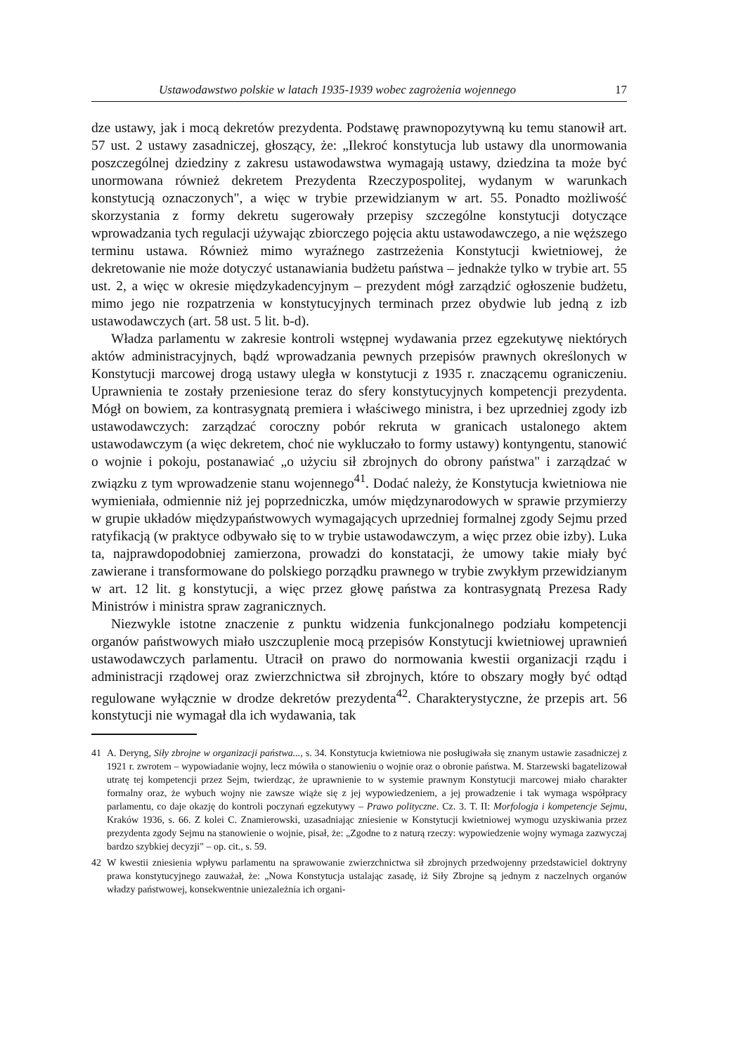Ustawodawstwo polskie w latach 1935-1939 wobec zagrożenia wojennego 17
dze ustawy, jak i mocą dekretów prezydenta. Podstawę prawnopozytywną ku temu stanowił art. 57 ust. 2 ustawy zasadniczej, głoszący, że: „Ilekroć konstytucja lub ustawy dla unormowania poszczególnej dziedziny z zakresu ustawodawstwa wymagają ustawy, dziedzina ta może być unormowana również dekretem Prezydenta Rzeczypospolitej, wydanym w warunkach konstytucją oznaczonych", a więc w trybie przewidzianym w art. 55. Ponadto możliwość skorzystania z formy dekretu sugerowały przepisy szczególne konstytucji dotyczące wprowadzania tych regulacji używając zbiorczego pojęcia aktu ustawodawczego, a nie węższego terminu ustawa. Również mimo wyraźnego zastrzeżenia Konstytucji kwietniowej, że dekretowanie nie może dotyczyć ustanawiania budżetu państwa – jednakże tylko w trybie art. 55 ust. 2, a więc w okresie międzykadencyjnym – prezydent mógł zarządzić ogłoszenie budżetu, mimo jego nie rozpatrzenia w konstytucyjnych terminach przez obydwie lub jedną z izb ustawodawczych (art. 58 ust. 5 lit. b-d).
Władza parlamentu w zakresie kontroli wstępnej wydawania przez egzekutywę niektórych aktów administracyjnych, bądź wprowadzania pewnych przepisów prawnych określonych w Konstytucji marcowej drogą ustawy uległa w konstytucji z 1935 r. znaczącemu ograniczeniu. Uprawnienia te zostały przeniesione teraz do sfery konstytucyjnych kompetencji prezydenta. Mógł on bowiem, za kontrasygnatą premiera i właściwego ministra, i bez uprzedniej zgody izb ustawodawczych: zarządzać coroczny pobór rekruta w granicach ustalonego aktem ustawodawczym (a więc dekretem, choć nie wykluczało to formy ustawy) kontyngentu, stanowić o wojnie i pokoju, postanawiać „o użyciu sił zbrojnych do obrony państwa" i zarządzać w związku z tym wprowadzenie stanu wojennego<sup>41</sup>. Dodać należy, że Konstytucja kwietniowa nie wymieniała, odmiennie niż jej poprzedniczka, umów międzynarodowych w sprawie przymierzy w grupie układów międzypaństwowych wymagających uprzedniej formalnej zgody Sejmu przed ratyfikacją (w praktyce odbywało się to w trybie ustawodawczym, a więc przez obie izby). Luka ta, najprawdopodobniej zamierzona, prowadzi do konstatacji, że umowy takie miały być zawierane i transformowane do polskiego porządku prawnego w trybie zwykłym przewidzianym w art. 12 lit. g konstytucji, a więc przez głowę państwa za kontrasygnatą Prezesa Rady Ministrów i ministra spraw zagranicznych.
Niezwykle istotne znaczenie z punktu widzenia funkcjonalnego podziału kompetencji organów państwowych miało uszczuplenie mocą przepisów Konstytucji kwietniowej uprawnień ustawodawczych parlamentu. Utracił on prawo do normowania kwestii organizacji rządu i administracji rządowej oraz zwierzchnictwa sił zbrojnych, które to obszary mogły być odtąd regulowane wyłącznie w drodze dekretów prezydenta<sup>42</sup>. Charakterystyczne, że przepis art. 56 konstytucji nie wymagał dla ich wydawania, tak
41 A. Deryng, Siły zbrojne w organizacji państwa..., s. 34. Konstytucja kwietniowa nie posługiwała się znanym ustawie zasadniczej z 1921 r. zwrotem – wypowiadanie wojny, lecz mówiła o stanowieniu o wojnie oraz o obronie państwa. M. Starzewski bagatelizował utratę tej kompetencji przez Sejm, twierdząc, że uprawnienie to w systemie prawnym Konstytucji marcowej miało charakter formalny oraz, że wybuch wojny nie zawsze wiąże się z jej wypowiedzeniem, a jej prowadzenie i tak wymaga współpracy parlamentu, co daje okazję do kontroli poczynań egzekutywy – Prawo polityczne. Cz. 3. T. II: Morfologja i kompetencje Sejmu, Kraków 1936, s. 66. Z kolei C. Znamierowski, uzasadniając zniesienie w Konstytucji kwietniowej wymogu uzyskiwania przez prezydenta zgody Sejmu na stanowienie o wojnie, pisał, że: „Zgodne to z naturą rzeczy: wypowiedzenie wojny wymaga zazwyczaj bardzo szybkiej decyzji" – op. cit., s. 59.
42 W kwestii zniesienia wpływu parlamentu na sprawowanie zwierzchnictwa sił zbrojnych przedwojenny przedstawiciel doktryny prawa konstytucyjnego zauważał, że: „Nowa Konstytucja ustalając zasadę, iż Siły Zbrojne są jednym z naczelnych organów władzy państwowej, konsekwentnie uniezależnia ich organi-